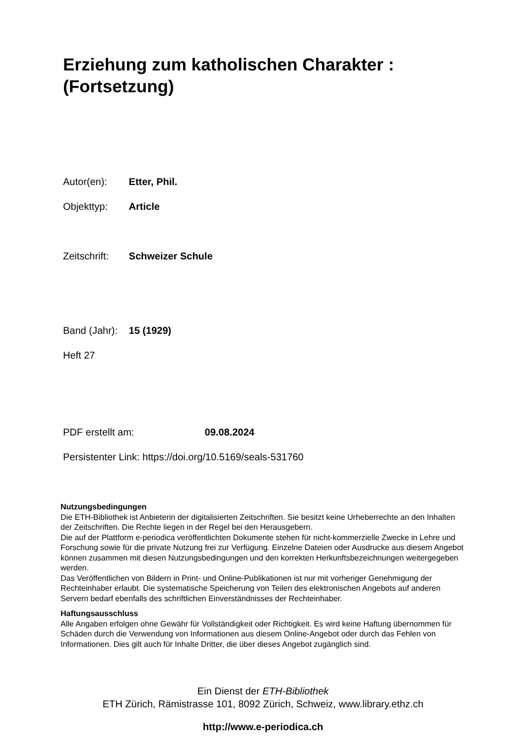Erziehung zum katholischen Charakter : (Fortsetzung)
Autor(en): Etter, Phil.
Objekttyp: Article
Zeitschrift: Schweizer Schule
Band (Jahr): 15 (1929)
Heft 27
PDF erstellt am: 09.08.2024
Persistenter Link: https://doi.org/10.5169/seals-531760
Nutzungsbedingungen
Die ETH-Bibliothek ist Anbieterin der digitalisierten Zeitschriften. Sie besitzt keine Urheberrechte an den Inhalten der Zeitschriften. Die Rechte liegen in der Regel bei den Herausgebern.
Die auf der Plattform e-periodica veröffentlichten Dokumente stehen für nicht-kommerzielle Zwecke in Lehre und Forschung sowie für die private Nutzung frei zur Verfügung. Einzelne Dateien oder Ausdrucke aus diesem Angebot können zusammen mit diesen Nutzungsbedingungen und den korrekten Herkunftsbezeichnungen weitergegeben werden.
Das Veröffentlichen von Bildern in Print- und Online-Publikationen ist nur mit vorheriger Genehmigung der Rechteinhaber erlaubt. Die systematische Speicherung von Teilen des elektronischen Angebots auf anderen Servern bedarf ebenfalls des schriftlichen Einverständnisses der Rechteinhaber.
Haftungsausschluss
Alle Angaben erfolgen ohne Gewähr für Vollständigkeit oder Richtigkeit. Es wird keine Haftung übernommen für Schäden durch die Verwendung von Informationen aus diesem Online-Angebot oder durch das Fehlen von Informationen. Dies gilt auch für Inhalte Dritter, die über dieses Angebot zugänglich sind.
Ein Dienst der ETH-Bibliothek
ETH Zürich, Rämistrasse 101, 8092 Zürich, Schweiz, www.library.ethz.ch
http://www.e-periodica.ch